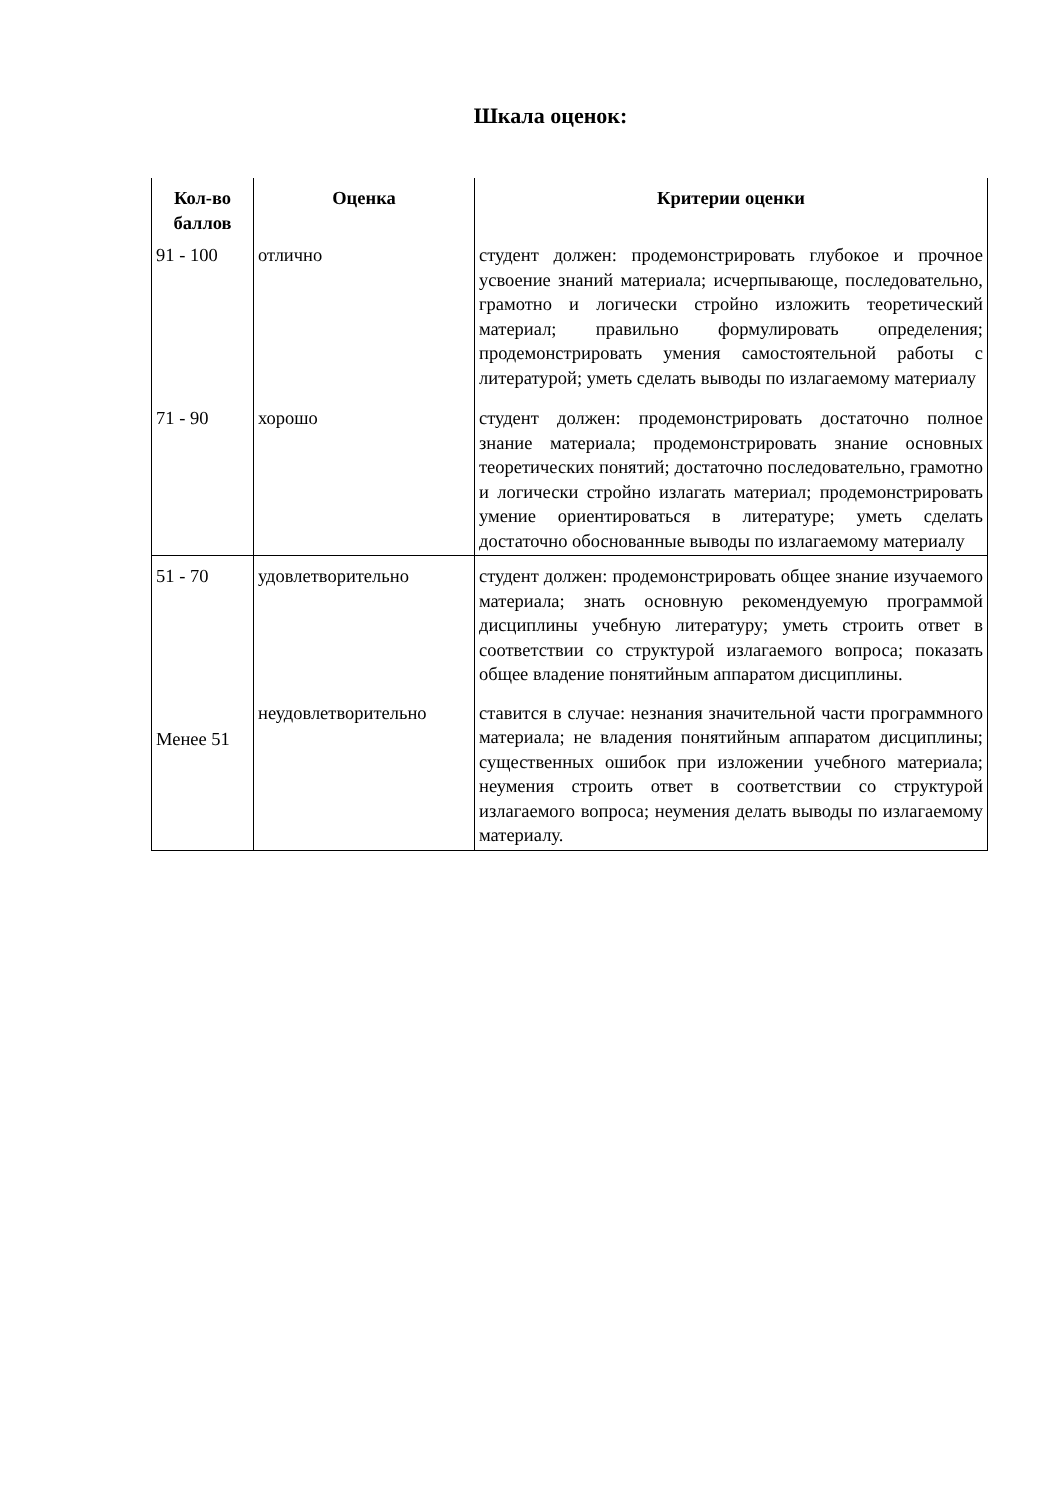Шкала оценок:
| Кол-во баллов | Оценка | Критерии оценки |
| --- | --- | --- |
| 91 - 100 | отлично | студент должен: продемонстрировать глубокое и прочное усвоение знаний материала; исчерпывающе, последовательно, грамотно и логически стройно изложить теоретический материал; правильно формулировать определения; продемонстрировать умения самостоятельной работы с литературой; уметь сделать выводы по излагаемому материалу |
| 71 - 90 | хорошо | студент должен: продемонстрировать достаточно полное знание материала; продемонстрировать знание основных теоретических понятий; достаточно последовательно, грамотно и логически стройно излагать материал; продемонстрировать умение ориентироваться в литературе; уметь сделать достаточно обоснованные выводы по излагаемому материалу |
| 51 - 70 | удовлетворительно | студент должен: продемонстрировать общее знание изучаемого материала; знать основную рекомендуемую программой дисциплины учебную литературу; уметь строить ответ в соответствии со структурой излагаемого вопроса; показать общее владение понятийным аппаратом дисциплины. |
| Менее 51 | неудовлетворительно | ставится в случае: незнания значительной части программного материала; не владения понятийным аппаратом дисциплины; существенных ошибок при изложении учебного материала; неумения строить ответ в соответствии со структурой излагаемого вопроса; неумения делать выводы по излагаемому материалу. |